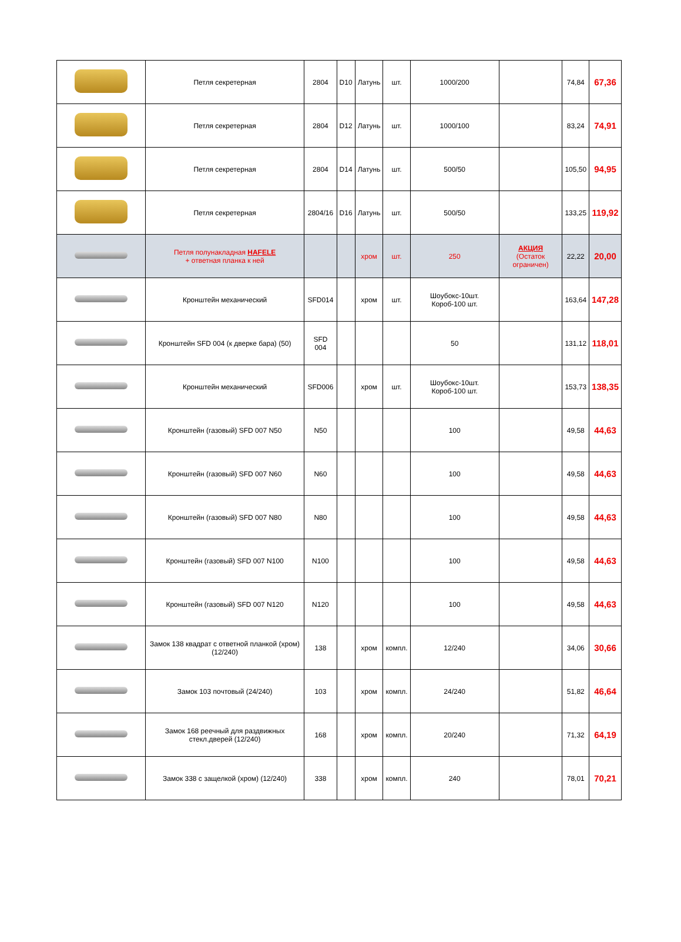| | Петля секретерная | 2804 | D10 | Латунь | шт. | 1000/200 | | 74,84 | 67,36 |
| | Петля секретерная | 2804 | D12 | Латунь | шт. | 1000/100 | | 83,24 | 74,91 |
| | Петля секретерная | 2804 | D14 | Латунь | шт. | 500/50 | | 105,50 | 94,95 |
| | Петля секретерная | 2804/16 | D16 | Латунь | шт. | 500/50 | | 133,25 | 119,92 |
| | Петля полунакладная HAFELE + ответная планка к ней | | | хром | шт. | 250 | АКЦИЯ (Остаток ограничен) | 22,22 | 20,00 |
| | Кронштейн механический | SFD014 | | хром | шт. | Шоубокс-10шт. Короб-100 шт. | | 163,64 | 147,28 |
| | Кронштейн SFD 004 (к дверке бара) (50) | SFD 004 | | | | 50 | | 131,12 | 118,01 |
| | Кронштейн механический | SFD006 | | хром | шт. | Шоубокс-10шт. Короб-100 шт. | | 153,73 | 138,35 |
| | Кронштейн (газовый) SFD 007 N50 | N50 | | | | 100 | | 49,58 | 44,63 |
| | Кронштейн (газовый) SFD 007 N60 | N60 | | | | 100 | | 49,58 | 44,63 |
| | Кронштейн (газовый) SFD 007 N80 | N80 | | | | 100 | | 49,58 | 44,63 |
| | Кронштейн (газовый) SFD 007 N100 | N100 | | | | 100 | | 49,58 | 44,63 |
| | Кронштейн (газовый) SFD 007 N120 | N120 | | | | 100 | | 49,58 | 44,63 |
| | Замок 138 квадрат с ответной планкой (хром) (12/240) | 138 | | хром | компл. | 12/240 | | 34,06 | 30,66 |
| | Замок 103 почтовый (24/240) | 103 | | хром | компл. | 24/240 | | 51,82 | 46,64 |
| | Замок 168 реечный для раздвижных стекл.дверей (12/240) | 168 | | хром | компл. | 20/240 | | 71,32 | 64,19 |
| | Замок 338 с защелкой (хром) (12/240) | 338 | | хром | компл. | 240 | | 78,01 | 70,21 |